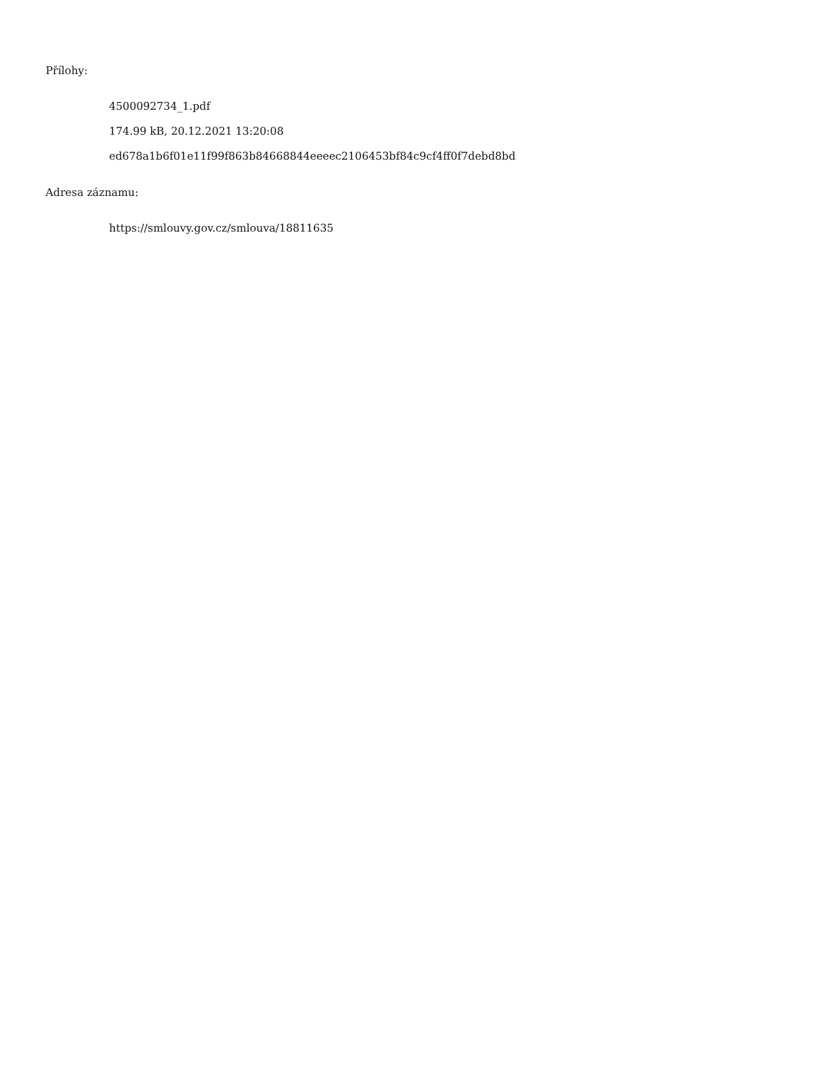Přílohy:
4500092734_1.pdf
174.99 kB, 20.12.2021 13:20:08
ed678a1b6f01e11f99f863b84668844eeeec2106453bf84c9cf4ff0f7debd8bd
Adresa záznamu:
https://smlouvy.gov.cz/smlouva/18811635